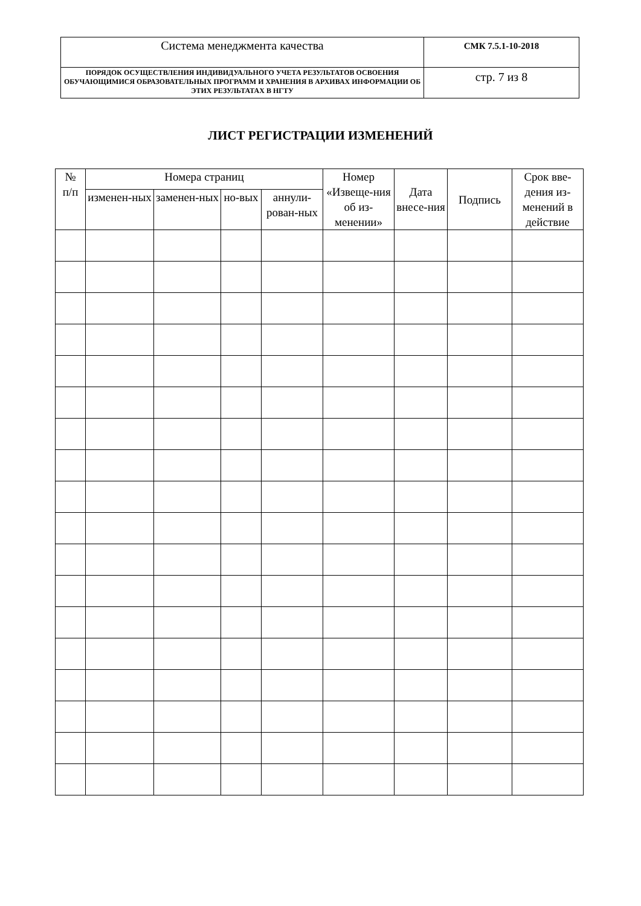| Система менеджмента качества | СМК 7.5.1-10-2018 |
| ПОРЯДОК ОСУЩЕСТВЛЕНИЯ ИНДИВИДУАЛЬНОГО УЧЕТА РЕЗУЛЬТАТОВ ОСВОЕНИЯ ОБУЧАЮЩИМИСЯ ОБРАЗОВАТЕЛЬНЫХ ПРОГРАММ И ХРАНЕНИЯ В АРХИВАХ ИНФОРМАЦИИ ОБ ЭТИХ РЕЗУЛЬТАТАХ В НГТУ | стр. 7 из 8 |
ЛИСТ РЕГИСТРАЦИИ ИЗМЕНЕНИЙ
| № п/п | Номера страниц | | | | Номер «Извеще-ния об из-менении» | Дата внесе-ния | Подпись | Срок вве-дения из-менений в действие |
| --- | --- | --- | --- | --- | --- | --- | --- | --- |
| | изменен-ных | заменен-ных | но-вых | аннули-рован-ных | | | | |